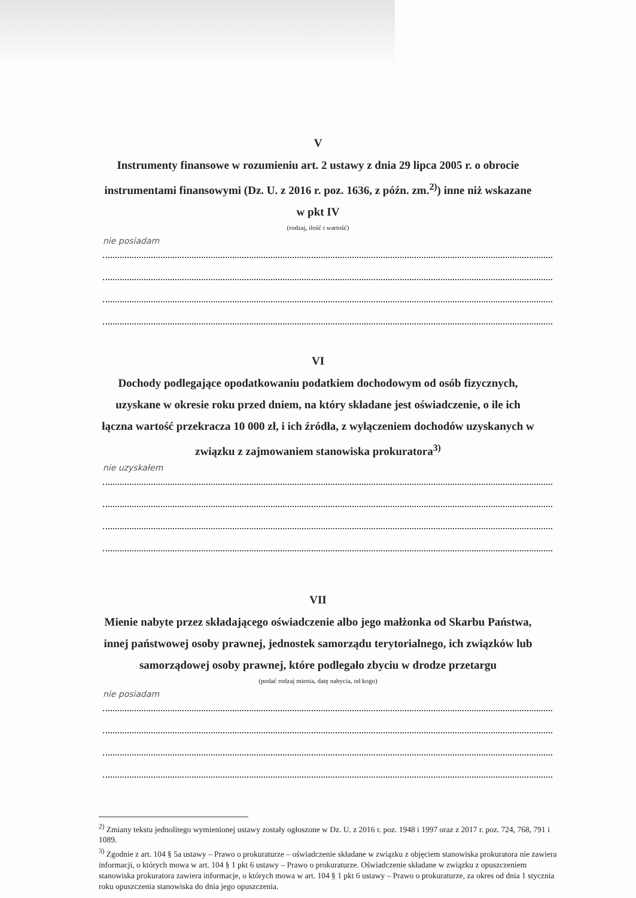V
Instrumenty finansowe w rozumieniu art. 2 ustawy z dnia 29 lipca 2005 r. o obrocie instrumentami finansowymi (Dz. U. z 2016 r. poz. 1636, z późn. zm.<sup>2)</sup>) inne niż wskazane w pkt IV
(rodzaj, ilość i wartość)
nie posiadam
VI
Dochody podlegające opodatkowaniu podatkiem dochodowym od osób fizycznych, uzyskane w okresie roku przed dniem, na który składane jest oświadczenie, o ile ich łączna wartość przekracza 10 000 zł, i ich źródła, z wyłączeniem dochodów uzyskanych w związku z zajmowaniem stanowiska prokuratora<sup>3)</sup>
nie uzyskałem
VII
Mienie nabyte przez składającego oświadczenie albo jego małżonka od Skarbu Państwa, innej państwowej osoby prawnej, jednostek samorządu terytorialnego, ich związków lub samorządowej osoby prawnej, które podlegało zbyciu w drodze przetargu
(podać rodzaj mienia, datę nabycia, od kogo)
nie posiadam
<sup>2)</sup> Zmiany tekstu jednolitego wymienionej ustawy zostały ogłoszone w Dz. U. z 2016 r. poz. 1948 i 1997 oraz z 2017 r. poz. 724, 768, 791 i 1089.
<sup>3)</sup> Zgodnie z art. 104 § 5a ustawy – Prawo o prokuraturze – oświadczenie składane w związku z objęciem stanowiska prokuratora nie zawiera informacji, o których mowa w art. 104 § 1 pkt 6 ustawy – Prawo o prokuraturze. Oświadczenie składane w związku z opuszczeniem stanowiska prokuratora zawiera informacje, o których mowa w art. 104 § 1 pkt 6 ustawy – Prawo o prokuraturze, za okres od dnia 1 stycznia roku opuszczenia stanowiska do dnia jego opuszczenia.